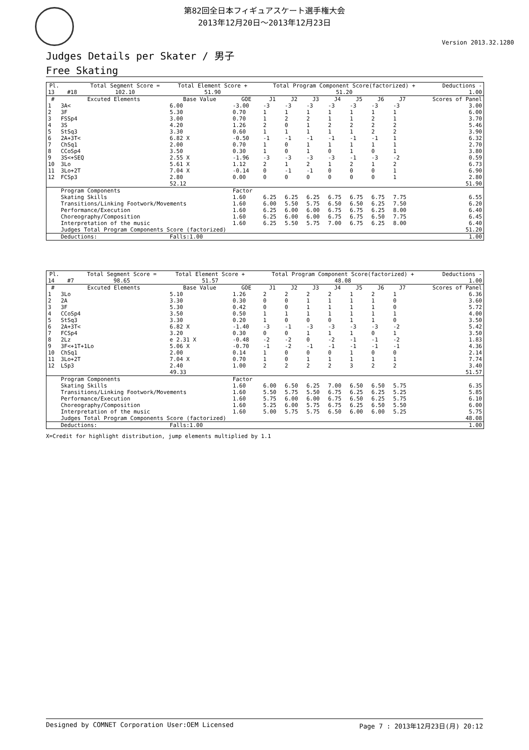第82回全日本フィギュアスケート選手権大会
2013年12月20日～2013年12月23日
Version 2013.32.1280
Judges Details per Skater / 男子
Free Skating
| Pl. | | | Total Segment Score = | Total Element Score + | Total Program Component Score(factorized) + | Deductions - |
| --- | --- | --- | --- | --- | --- | --- |
| 13 | | #18 | 102.10 | 51.90 | 51.20 | 1.00 |
| # | Excuted Elements | Base Value | GOE | J1 | J2 | J3 | J4 | J5 | J6 | J7 | Scores of Panel |
| --- | --- | --- | --- | --- | --- | --- | --- | --- | --- | --- | --- |
| 1 | 3A< | 6.00 | -3.00 | -3 | -3 | -3 | -3 | -3 | -3 | -3 | 3.00 |
| 2 | 3F | 5.30 | 0.70 | 1 | 1 | 1 | 1 | 1 | 1 | 1 | 6.00 |
| 3 | FSSp4 | 3.00 | 0.70 | 1 | 2 | 2 | 1 | 1 | 2 | 1 | 3.70 |
| 4 | 3S | 4.20 | 1.26 | 2 | 0 | 1 | 2 | 2 | 2 | 2 | 5.46 |
| 5 | StSq3 | 3.30 | 0.60 | 1 | 1 | 1 | 1 | 1 | 2 | 2 | 3.90 |
| 6 | 2A+3T< | 6.82 X | -0.50 | -1 | -1 | -1 | -1 | -1 | -1 | 1 | 6.32 |
| 7 | ChSq1 | 2.00 | 0.70 | 1 | 0 | 1 | 1 | 1 | 1 | 1 | 2.70 |
| 8 | CCoSp4 | 3.50 | 0.30 | 1 | 0 | 1 | 0 | 1 | 0 | 1 | 3.80 |
| 9 | 3S<+SEQ | 2.55 X | -1.96 | -3 | -3 | -3 | -3 | -1 | -3 | -2 | 0.59 |
| 10 | 3Lo | 5.61 X | 1.12 | 2 | 1 | 2 | 1 | 2 | 1 | 2 | 6.73 |
| 11 | 3Lo+2T | 7.04 X | -0.14 | 0 | -1 | -1 | 0 | 0 | 0 | 1 | 6.90 |
| 12 | FCSp3 | 2.80 | 0.00 | 0 | 0 | 0 | 0 | 0 | 0 | 1 | 2.80 |
| | | 52.12 | | | | | | | | | 51.90 |
| | Program Components | | Factor | | | | | | | | |
| | Skating Skills | | 1.60 | 6.25 | 6.25 | 6.25 | 6.75 | 6.75 | 6.75 | 7.75 | 6.55 |
| | Transitions/Linking Footwork/Movements | | 1.60 | 6.00 | 5.50 | 5.75 | 6.50 | 6.50 | 6.25 | 7.50 | 6.20 |
| | Performance/Execution | | 1.60 | 6.25 | 6.00 | 6.00 | 6.75 | 6.75 | 6.25 | 8.00 | 6.40 |
| | Choreography/Composition | | 1.60 | 6.25 | 6.00 | 6.00 | 6.75 | 6.75 | 6.50 | 7.75 | 6.45 |
| | Interpretation of the music | | 1.60 | 6.25 | 5.50 | 5.75 | 7.00 | 6.75 | 6.25 | 8.00 | 6.40 |
| | Judges Total Program Components Score (factorized) | | | | | | | | | | 51.20 |
| | Deductions: | Falls:1.00 | | | | | | | | | 1.00 |
| Pl. | | | Total Segment Score = | Total Element Score + | Total Program Component Score(factorized) + | Deductions - |
| --- | --- | --- | --- | --- | --- | --- |
| 14 | | #7 | 98.65 | 51.57 | 48.08 | 1.00 |
| # | Excuted Elements | Base Value | GOE | J1 | J2 | J3 | J4 | J5 | J6 | J7 | Scores of Panel |
| --- | --- | --- | --- | --- | --- | --- | --- | --- | --- | --- | --- |
| 1 | 3Lo | 5.10 | 1.26 | 2 | 2 | 2 | 2 | 1 | 2 | 1 | 6.36 |
| 2 | 2A | 3.30 | 0.30 | 0 | 0 | 1 | 1 | 1 | 1 | 0 | 3.60 |
| 3 | 3F | 5.30 | 0.42 | 0 | 0 | 1 | 1 | 1 | 1 | 0 | 5.72 |
| 4 | CCoSp4 | 3.50 | 0.50 | 1 | 1 | 1 | 1 | 1 | 1 | 1 | 4.00 |
| 5 | StSq3 | 3.30 | 0.20 | 1 | 0 | 0 | 0 | 1 | 1 | 0 | 3.50 |
| 6 | 2A+3T< | 6.82 X | -1.40 | -3 | -1 | -3 | -3 | -3 | -3 | -2 | 5.42 |
| 7 | FCSp4 | 3.20 | 0.30 | 0 | 0 | 1 | 1 | 1 | 0 | 1 | 3.50 |
| 8 | 2Lz | e 2.31 X | -0.48 | -2 | -2 | 0 | -2 | -1 | -1 | -2 | 1.83 |
| 9 | 3F<+1T+1Lo | 5.06 X | -0.70 | -1 | -2 | -1 | -1 | -1 | -1 | -1 | 4.36 |
| 10 | ChSq1 | 2.00 | 0.14 | 1 | 0 | 0 | 0 | 1 | 0 | 0 | 2.14 |
| 11 | 3Lo+2T | 7.04 X | 0.70 | 1 | 0 | 1 | 1 | 1 | 1 | 1 | 7.74 |
| 12 | LSp3 | 2.40 | 1.00 | 2 | 2 | 2 | 2 | 3 | 2 | 2 | 3.40 |
| | | 49.33 | | | | | | | | | 51.57 |
| | Program Components | | Factor | | | | | | | | |
| | Skating Skills | | 1.60 | 6.00 | 6.50 | 6.25 | 7.00 | 6.50 | 6.50 | 5.75 | 6.35 |
| | Transitions/Linking Footwork/Movements | | 1.60 | 5.50 | 5.75 | 5.50 | 6.75 | 6.25 | 6.25 | 5.25 | 5.85 |
| | Performance/Execution | | 1.60 | 5.75 | 6.00 | 6.00 | 6.75 | 6.50 | 6.25 | 5.75 | 6.10 |
| | Choreography/Composition | | 1.60 | 5.25 | 6.00 | 5.75 | 6.75 | 6.25 | 6.50 | 5.50 | 6.00 |
| | Interpretation of the music | | 1.60 | 5.00 | 5.75 | 5.75 | 6.50 | 6.00 | 6.00 | 5.25 | 5.75 |
| | Judges Total Program Components Score (factorized) | | | | | | | | | | 48.08 |
| | Deductions: | Falls:1.00 | | | | | | | | | 1.00 |
X=Credit for highlight distribution, jump elements multiplied by 1.1
Designed by COMNET Corporation User:OEM Licensed Page 7 : 2013年12月23日(月) 20:12